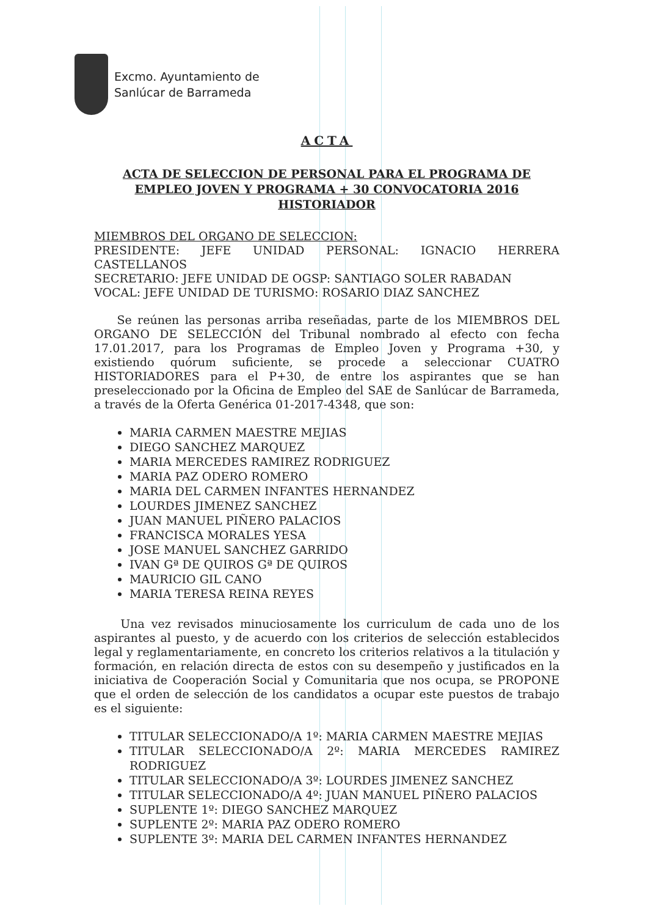Excmo. Ayuntamiento de
Sanlúcar de Barrameda
ACTA
ACTA DE SELECCION DE PERSONAL PARA EL PROGRAMA DE EMPLEO JOVEN Y PROGRAMA + 30 CONVOCATORIA 2016
HISTORIADOR
MIEMBROS DEL ORGANO DE SELECCION:
PRESIDENTE: JEFE UNIDAD PERSONAL: IGNACIO HERRERA CASTELLANOS
SECRETARIO: JEFE UNIDAD DE OGSP: SANTIAGO SOLER RABADAN
VOCAL: JEFE UNIDAD DE TURISMO: ROSARIO DIAZ SANCHEZ
Se reúnen las personas arriba reseñadas, parte de los MIEMBROS DEL ORGANO DE SELECCIÓN del Tribunal nombrado al efecto con fecha 17.01.2017, para los Programas de Empleo Joven y Programa +30, y existiendo quórum suficiente, se procede a seleccionar CUATRO HISTORIADORES para el P+30, de entre los aspirantes que se han preseleccionado por la Oficina de Empleo del SAE de Sanlúcar de Barrameda, a través de la Oferta Genérica 01-2017-4348, que son:
MARIA CARMEN MAESTRE MEJIAS
DIEGO SANCHEZ MARQUEZ
MARIA MERCEDES RAMIREZ RODRIGUEZ
MARIA PAZ ODERO ROMERO
MARIA DEL CARMEN INFANTES HERNANDEZ
LOURDES JIMENEZ SANCHEZ
JUAN MANUEL PIÑERO PALACIOS
FRANCISCA MORALES YESA
JOSE MANUEL SANCHEZ GARRIDO
IVAN Gª DE QUIROS Gª DE QUIROS
MAURICIO GIL CANO
MARIA TERESA REINA REYES
Una vez revisados minuciosamente los curriculum de cada uno de los aspirantes al puesto, y de acuerdo con los criterios de selección establecidos legal y reglamentariamente, en concreto los criterios relativos a la titulación y formación, en relación directa de estos con su desempeño y justificados en la iniciativa de Cooperación Social y Comunitaria que nos ocupa, se PROPONE que el orden de selección de los candidatos a ocupar este puestos de trabajo es el siguiente:
TITULAR SELECCIONADO/A 1º: MARIA CARMEN MAESTRE MEJIAS
TITULAR SELECCIONADO/A 2º: MARIA MERCEDES RAMIREZ RODRIGUEZ
TITULAR SELECCIONADO/A 3º: LOURDES JIMENEZ SANCHEZ
TITULAR SELECCIONADO/A 4º: JUAN MANUEL PIÑERO PALACIOS
SUPLENTE 1º: DIEGO SANCHEZ MARQUEZ
SUPLENTE 2º: MARIA PAZ ODERO ROMERO
SUPLENTE 3º: MARIA DEL CARMEN INFANTES HERNANDEZ